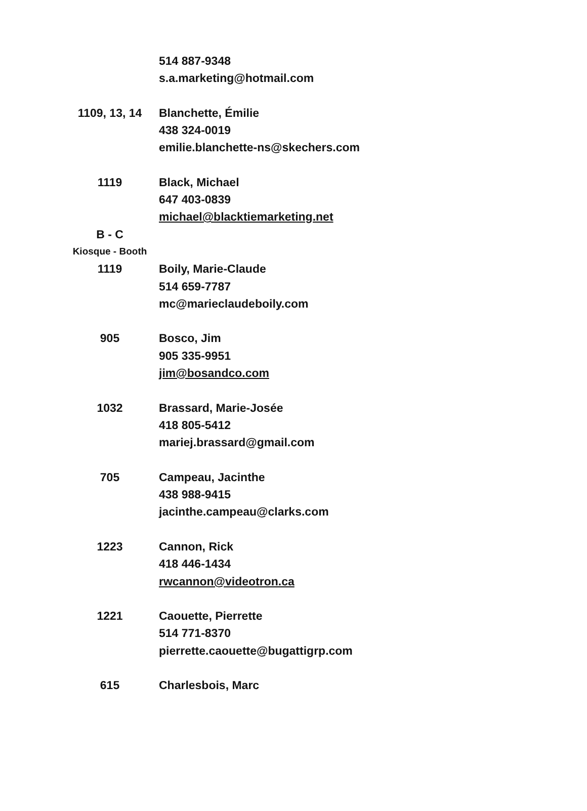| | 514 887-9348 |
| | s.a.marketing@hotmail.com |
| 1109, 13, 14 | Blanchette, Émilie |
| | 438 324-0019 |
| | emilie.blanchette-ns@skechers.com |
| 1119 | Black, Michael |
| | 647 403-0839 |
| | michael@blacktiemarketing.net |
| B - C | |
| Kiosque - Booth | |
| 1119 | Boily, Marie-Claude |
| | 514 659-7787 |
| | mc@marieclaudeboily.com |
| 905 | Bosco, Jim |
| | 905 335-9951 |
| | jim@bosandco.com |
| 1032 | Brassard, Marie-Josée |
| | 418 805-5412 |
| | mariej.brassard@gmail.com |
| 705 | Campeau, Jacinthe |
| | 438 988-9415 |
| | jacinthe.campeau@clarks.com |
| 1223 | Cannon, Rick |
| | 418 446-1434 |
| | rwcannon@videotron.ca |
| 1221 | Caouette, Pierrette |
| | 514 771-8370 |
| | pierrette.caouette@bugattigrp.com |
| 615 | Charlesbois, Marc |